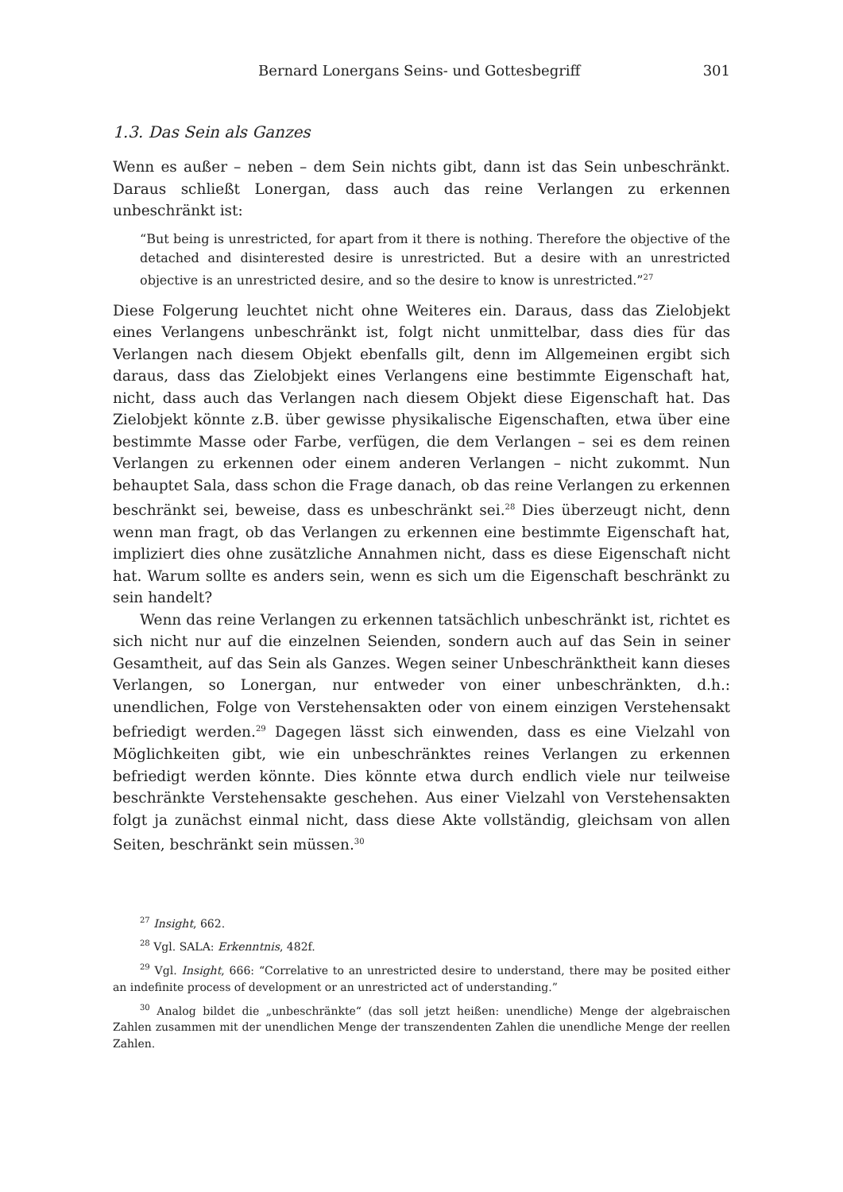Bernard Lonergans Seins- und Gottesbegriff 301
1.3. Das Sein als Ganzes
Wenn es außer – neben – dem Sein nichts gibt, dann ist das Sein unbeschränkt. Daraus schließt Lonergan, dass auch das reine Verlangen zu erkennen unbeschränkt ist:
“But being is unrestricted, for apart from it there is nothing. Therefore the objective of the detached and disinterested desire is unrestricted. But a desire with an unrestricted objective is an unrestricted desire, and so the desire to know is unrestricted.”<sup>27</sup>
Diese Folgerung leuchtet nicht ohne Weiteres ein. Daraus, dass das Zielobjekt eines Verlangens unbeschränkt ist, folgt nicht unmittelbar, dass dies für das Verlangen nach diesem Objekt ebenfalls gilt, denn im Allgemeinen ergibt sich daraus, dass das Zielobjekt eines Verlangens eine bestimmte Eigenschaft hat, nicht, dass auch das Verlangen nach diesem Objekt diese Eigenschaft hat. Das Zielobjekt könnte z.B. über gewisse physikalische Eigenschaften, etwa über eine bestimmte Masse oder Farbe, verfügen, die dem Verlangen – sei es dem reinen Verlangen zu erkennen oder einem anderen Verlangen – nicht zukommt. Nun behauptet Sala, dass schon die Frage danach, ob das reine Verlangen zu erkennen beschränkt sei, beweise, dass es unbeschränkt sei.<sup>28</sup> Dies überzeugt nicht, denn wenn man fragt, ob das Verlangen zu erkennen eine bestimmte Eigenschaft hat, impliziert dies ohne zusätzliche Annahmen nicht, dass es diese Eigenschaft nicht hat. Warum sollte es anders sein, wenn es sich um die Eigenschaft beschränkt zu sein handelt?
Wenn das reine Verlangen zu erkennen tatsächlich unbeschränkt ist, richtet es sich nicht nur auf die einzelnen Seienden, sondern auch auf das Sein in seiner Gesamtheit, auf das Sein als Ganzes. Wegen seiner Unbeschränktheit kann dieses Verlangen, so Lonergan, nur entweder von einer unbeschränkten, d.h.: unendlichen, Folge von Verstehensakten oder von einem einzigen Verstehensakt befriedigt werden.<sup>29</sup> Dagegen lässt sich einwenden, dass es eine Vielzahl von Möglichkeiten gibt, wie ein unbeschränktes reines Verlangen zu erkennen befriedigt werden könnte. Dies könnte etwa durch endlich viele nur teilweise beschränkte Verstehensakte geschehen. Aus einer Vielzahl von Verstehensakten folgt ja zunächst einmal nicht, dass diese Akte vollständig, gleichsam von allen Seiten, beschränkt sein müssen.<sup>30</sup>
<sup>27</sup> Insight, 662.
<sup>28</sup> Vgl. SALA: Erkenntnis, 482f.
<sup>29</sup> Vgl. Insight, 666: “Correlative to an unrestricted desire to understand, there may be posited either an indefinite process of development or an unrestricted act of understanding.”
<sup>30</sup> Analog bildet die „unbeschränkte“ (das soll jetzt heißen: unendliche) Menge der algebraischen Zahlen zusammen mit der unendlichen Menge der transzendenten Zahlen die unendliche Menge der reellen Zahlen.